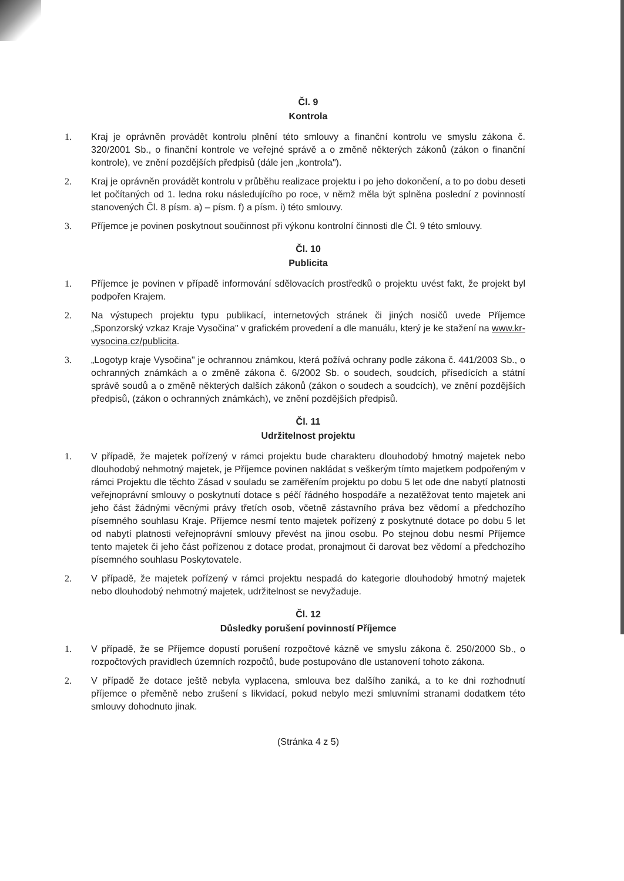Čl. 9
Kontrola
1. Kraj je oprávněn provádět kontrolu plnění této smlouvy a finanční kontrolu ve smyslu zákona č. 320/2001 Sb., o finanční kontrole ve veřejné správě a o změně některých zákonů (zákon o finanční kontrole), ve znění pozdějších předpisů (dále jen „kontrola").
2. Kraj je oprávněn provádět kontrolu v průběhu realizace projektu i po jeho dokončení, a to po dobu deseti let počítaných od 1. ledna roku následujícího po roce, v němž měla být splněna poslední z povinností stanovených Čl. 8 písm. a) – písm. f) a písm. i) této smlouvy.
3. Příjemce je povinen poskytnout součinnost při výkonu kontrolní činnosti dle Čl. 9 této smlouvy.
Čl. 10
Publicita
1. Příjemce je povinen v případě informování sdělovacích prostředků o projektu uvést fakt, že projekt byl podpořen Krajem.
2. Na výstupech projektu typu publikací, internetových stránek či jiných nosičů uvede Příjemce „Sponzorský vzkaz Kraje Vysočina" v grafickém provedení a dle manuálu, který je ke stažení na www.kr-vysocina.cz/publicita.
3. „Logotyp kraje Vysočina" je ochrannou známkou, která požívá ochrany podle zákona č. 441/2003 Sb., o ochranných známkách a o změně zákona č. 6/2002 Sb. o soudech, soudcích, přísedících a státní správě soudů a o změně některých dalších zákonů (zákon o soudech a soudcích), ve znění pozdějších předpisů, (zákon o ochranných známkách), ve znění pozdějších předpisů.
Čl. 11
Udržitelnost projektu
1. V případě, že majetek pořízený v rámci projektu bude charakteru dlouhodobý hmotný majetek nebo dlouhodobý nehmotný majetek, je Příjemce povinen nakládat s veškerým tímto majetkem podpořeným v rámci Projektu dle těchto Zásad v souladu se zaměřením projektu po dobu 5 let ode dne nabytí platnosti veřejnoprávní smlouvy o poskytnutí dotace s péčí řádného hospodáře a nezatěžovat tento majetek ani jeho část žádnými věcnými právy třetích osob, včetně zástavního práva bez vědomí a předchozího písemného souhlasu Kraje. Příjemce nesmí tento majetek pořízený z poskytnuté dotace po dobu 5 let od nabytí platnosti veřejnoprávní smlouvy převést na jinou osobu. Po stejnou dobu nesmí Příjemce tento majetek či jeho část pořízenou z dotace prodat, pronajmout či darovat bez vědomí a předchozího písemného souhlasu Poskytovatele.
2. V případě, že majetek pořízený v rámci projektu nespadá do kategorie dlouhodobý hmotný majetek nebo dlouhodobý nehmotný majetek, udržitelnost se nevyžaduje.
Čl. 12
Důsledky porušení povinností Příjemce
1. V případě, že se Příjemce dopustí porušení rozpočtové kázně ve smyslu zákona č. 250/2000 Sb., o rozpočtových pravidlech územních rozpočtů, bude postupováno dle ustanovení tohoto zákona.
2. V případě že dotace ještě nebyla vyplacena, smlouva bez dalšího zaniká, a to ke dni rozhodnutí příjemce o přeměně nebo zrušení s likvidací, pokud nebylo mezi smluvními stranami dodatkem této smlouvy dohodnuto jinak.
(Stránka 4 z 5)